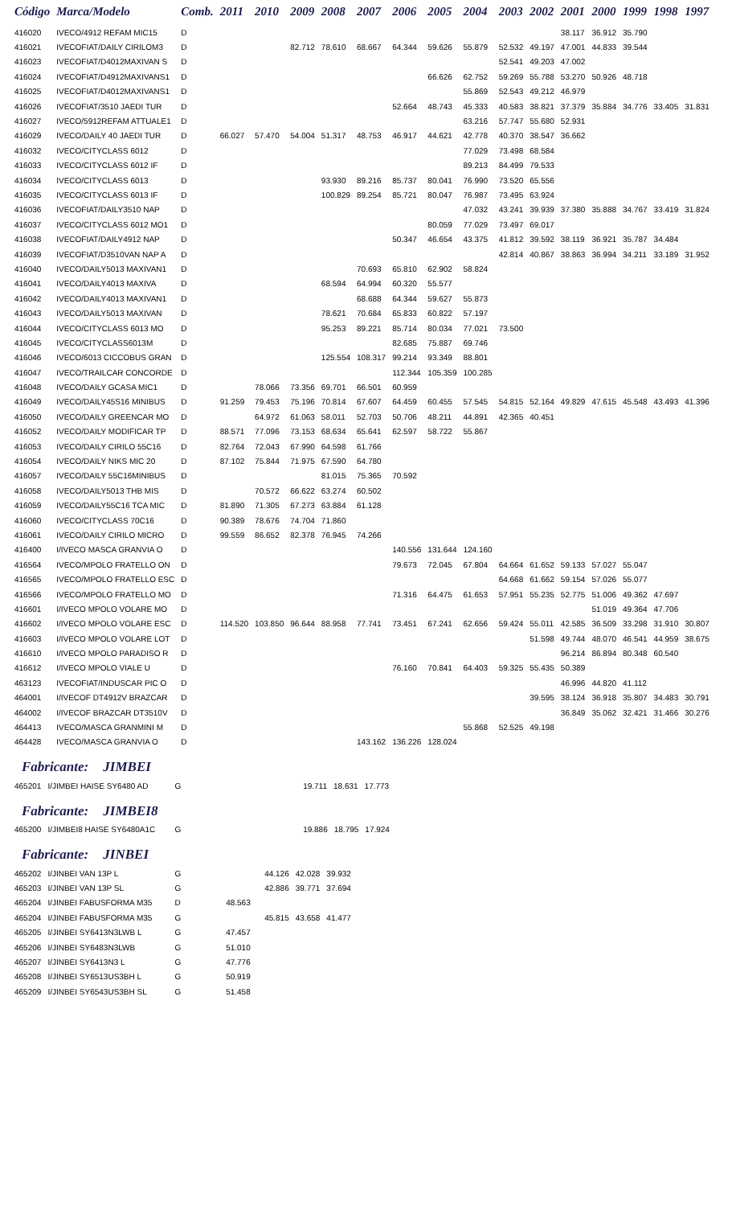| Código | Marca/Modelo | Comb. | 2011 | 2010 | 2009 | 2008 | 2007 | 2006 | 2005 | 2004 | 2003 | 2002 | 2001 | 2000 | 1999 | 1998 | 1997 |
| --- | --- | --- | --- | --- | --- | --- | --- | --- | --- | --- | --- | --- | --- | --- | --- | --- | --- |
| 416020 | IVECO/4912 REFAM MIC15 | D | | | | | | | | | | | 38.117 | 36.912 | 35.790 | | |
| 416021 | IVECOFIAT/DAILY CIRILOM3 | D | | | 82.712 | 78.610 | 68.667 | 64.344 | 59.626 | 55.879 | 52.532 | 49.197 | 47.001 | 44.833 | 39.544 | | |
| 416023 | IVECOFIAT/D4012MAXIVAN S | D | | | | | | | | | 52.541 | 49.203 | 47.002 | | | | |
| 416024 | IVECOFIAT/D4912MAXIVANS1 | D | | | | | | | 66.626 | 62.752 | 59.269 | 55.788 | 53.270 | 50.926 | 48.718 | | |
| 416025 | IVECOFIAT/D4012MAXIVANS1 | D | | | | | | | | 55.869 | 52.543 | 49.212 | 46.979 | | | | |
| 416026 | IVECOFIAT/3510 JAEDI TUR | D | | | | | | 52.664 | 48.743 | 45.333 | 40.583 | 38.821 | 37.379 | 35.884 | 34.776 | 33.405 | 31.831 |
| 416027 | IVECO/5912REFAM ATTUALE1 | D | | | | | | | | 63.216 | 57.747 | 55.680 | 52.931 | | | | |
| 416029 | IVECO/DAILY 40 JAEDI TUR | D | 66.027 | 57.470 | 54.004 | 51.317 | 48.753 | 46.917 | 44.621 | 42.778 | 40.370 | 38.547 | 36.662 | | | | |
| 416032 | IVECO/CITYCLASS 6012 | D | | | | | | | | 77.029 | 73.498 | 68.584 | | | | | |
| 416033 | IVECO/CITYCLASS 6012 IF | D | | | | | | | | 89.213 | 84.499 | 79.533 | | | | | |
| 416034 | IVECO/CITYCLASS 6013 | D | | | | 93.930 | 89.216 | 85.737 | 80.041 | 76.990 | 73.520 | 65.556 | | | | | |
| 416035 | IVECO/CITYCLASS 6013 IF | D | | | | 100.829 | 89.254 | 85.721 | 80.047 | 76.987 | 73.495 | 63.924 | | | | | |
| 416036 | IVECOFIAT/DAILY3510 NAP | D | | | | | | | | 47.032 | 43.241 | 39.939 | 37.380 | 35.888 | 34.767 | 33.419 | 31.824 |
| 416037 | IVECO/CITYCLASS 6012 MO1 | D | | | | | | | 80.059 | 77.029 | 73.497 | 69.017 | | | | | |
| 416038 | IVECOFIAT/DAILY4912 NAP | D | | | | | | 50.347 | 46.654 | 43.375 | 41.812 | 39.592 | 38.119 | 36.921 | 35.787 | 34.484 | |
| 416039 | IVECOFIAT/D3510VAN NAP A | D | | | | | | | | | 42.814 | 40.867 | 38.863 | 36.994 | 34.211 | 33.189 | 31.952 |
| 416040 | IVECO/DAILY5013 MAXIVAN1 | D | | | | | 70.693 | 65.810 | 62.902 | 58.824 | | | | | | | |
| 416041 | IVECO/DAILY4013 MAXIVA | D | | | | 68.594 | 64.994 | 60.320 | 55.577 | | | | | | | | |
| 416042 | IVECO/DAILY4013 MAXIVAN1 | D | | | | | 68.688 | 64.344 | 59.627 | 55.873 | | | | | | | |
| 416043 | IVECO/DAILY5013 MAXIVAN | D | | | | 78.621 | 70.684 | 65.833 | 60.822 | 57.197 | | | | | | | |
| 416044 | IVECO/CITYCLASS 6013 MO | D | | | | 95.253 | 89.221 | 85.714 | 80.034 | 77.021 | 73.500 | | | | | | |
| 416045 | IVECO/CITYCLASS6013M | D | | | | | | 82.685 | 75.887 | 69.746 | | | | | | | |
| 416046 | IVECO/6013 CICCOBUS GRAN | D | | | | 125.554 | 108.317 | 99.214 | 93.349 | 88.801 | | | | | | | |
| 416047 | IVECO/TRAILCAR CONCORDE | D | | | | | | 112.344 | 105.359 | 100.285 | | | | | | | |
| 416048 | IVECO/DAILY GCASA MIC1 | D | | 78.066 | 73.356 | 69.701 | 66.501 | 60.959 | | | | | | | | | |
| 416049 | IVECO/DAILY45S16 MINIBUS | D | 91.259 | 79.453 | 75.196 | 70.814 | 67.607 | 64.459 | 60.455 | 57.545 | 54.815 | 52.164 | 49.829 | 47.615 | 45.548 | 43.493 | 41.396 |
| 416050 | IVECO/DAILY GREENCAR MO | D | | 64.972 | 61.063 | 58.011 | 52.703 | 50.706 | 48.211 | 44.891 | 42.365 | 40.451 | | | | | |
| 416052 | IVECO/DAILY MODIFICAR TP | D | 88.571 | 77.096 | 73.153 | 68.634 | 65.641 | 62.597 | 58.722 | 55.867 | | | | | | | |
| 416053 | IVECO/DAILY CIRILO 55C16 | D | 82.764 | 72.043 | 67.990 | 64.598 | 61.766 | | | | | | | | | | |
| 416054 | IVECO/DAILY NIKS MIC 20 | D | 87.102 | 75.844 | 71.975 | 67.590 | 64.780 | | | | | | | | | | |
| 416057 | IVECO/DAILY 55C16MINIBUS | D | | | | 81.015 | 75.365 | 70.592 | | | | | | | | | |
| 416058 | IVECO/DAILY5013 THB MIS | D | | 70.572 | 66.622 | 63.274 | 60.502 | | | | | | | | | | |
| 416059 | IVECO/DAILY55C16 TCA MIC | D | 81.890 | 71.305 | 67.273 | 63.884 | 61.128 | | | | | | | | | | |
| 416060 | IVECO/CITYCLASS 70C16 | D | 90.389 | 78.676 | 74.704 | 71.860 | | | | | | | | | | | |
| 416061 | IVECO/DAILY CIRILO MICRO | D | 99.559 | 86.652 | 82.378 | 76.945 | 74.266 | | | | | | | | | | |
| 416400 | I/IVECO MASCA GRANVIA O | D | | | | | | 140.556 | 131.644 | 124.160 | | | | | | | |
| 416564 | IVECO/MPOLO FRATELLO ON | D | | | | | | 79.673 | 72.045 | 67.804 | 64.664 | 61.652 | 59.133 | 57.027 | 55.047 | | |
| 416565 | IVECO/MPOLO FRATELLO ESC | D | | | | | | | | | 64.668 | 61.662 | 59.154 | 57.026 | 55.077 | | |
| 416566 | IVECO/MPOLO FRATELLO MO | D | | | | | | 71.316 | 64.475 | 61.653 | 57.951 | 55.235 | 52.775 | 51.006 | 49.362 | 47.697 | |
| 416601 | I/IVECO MPOLO VOLARE MO | D | | | | | | | | | | | | 51.019 | 49.364 | 47.706 | |
| 416602 | I/IVECO MPOLO VOLARE ESC | D | 114.520 | 103.850 | 96.644 | 88.958 | 77.741 | 73.451 | 67.241 | 62.656 | 59.424 | 55.011 | 42.585 | 36.509 | 33.298 | 31.910 | 30.807 |
| 416603 | I/IVECO MPOLO VOLARE LOT | D | | | | | | | | | | 51.598 | 49.744 | 48.070 | 46.541 | 44.959 | 38.675 |
| 416610 | I/IVECO MPOLO PARADISO R | D | | | | | | | | | | | 96.214 | 86.894 | 80.348 | 60.540 | |
| 416612 | I/IVECO MPOLO VIALE U | D | | | | | | 76.160 | 70.841 | 64.403 | 59.325 | 55.435 | 50.389 | | | | |
| 463123 | IVECOFIAT/INDUSCAR PIC O | D | | | | | | | | | | | 46.996 | 44.820 | 41.112 | | |
| 464001 | I/IVECOF DT4912V BRAZCAR | D | | | | | | | | | | 39.595 | 38.124 | 36.918 | 35.807 | 34.483 | 30.791 |
| 464002 | I/IVECOF BRAZCAR DT3510V | D | | | | | | | | | | | 36.849 | 35.062 | 32.421 | 31.466 | 30.276 |
| 464413 | IVECO/MASCA GRANMINI M | D | | | | | | | | 55.868 | 52.525 | 49.198 | | | | | |
| 464428 | IVECO/MASCA GRANVIA O | D | | | | | 143.162 | 136.226 | 128.024 | | | | | | | | |
Fabricante: JIMBEI
| 465201 | I/JIMBEI HAISE SY6480 AD | G | | | | 19.711 | 18.631 | 17.773 |
Fabricante: JIMBEI8
| 465200 | I/JIMBEI8 HAISE SY6480A1C | G | | | | 19.886 | 18.795 | 17.924 |
Fabricante: JINBEI
| 465202 | I/JINBEI VAN 13P L | G | | | 44.126 | 42.028 | 39.932 |
| 465203 | I/JINBEI VAN 13P SL | G | | | 42.886 | 39.771 | 37.694 |
| 465204 | I/JINBEI FABUSFORMA M35 | D | | 48.563 | | | |
| 465204 | I/JINBEI FABUSFORMA M35 | G | | | 45.815 | 43.658 | 41.477 |
| 465205 | I/JINBEI SY6413N3LWB L | G | | 47.457 | | | |
| 465206 | I/JINBEI SY6483N3LWB | G | | 51.010 | | | |
| 465207 | I/JINBEI SY6413N3 L | G | | 47.776 | | | |
| 465208 | I/JINBEI SY6513US3BH L | G | | 50.919 | | | |
| 465209 | I/JINBEI SY6543US3BH SL | G | | 51.458 | | | |